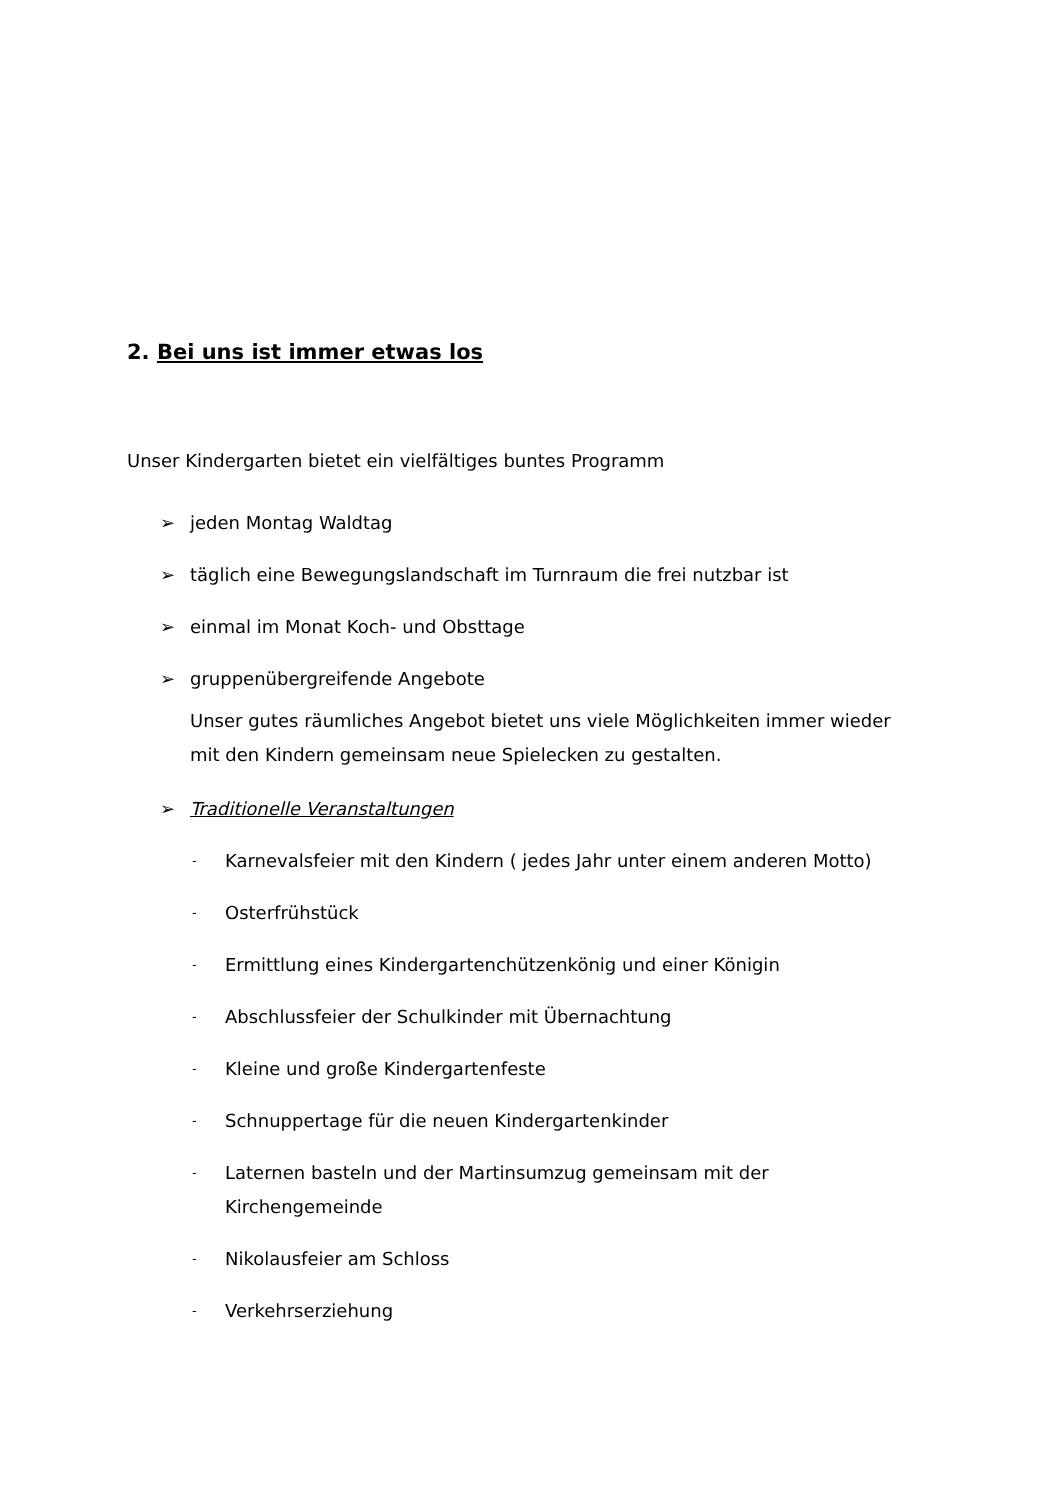2. Bei uns ist immer etwas los
Unser Kindergarten bietet ein vielfältiges buntes Programm
➢ jeden Montag Waldtag
➢ täglich eine Bewegungslandschaft im Turnraum die frei nutzbar ist
➢ einmal im Monat Koch- und Obsttage
➢ gruppenübergreifende Angebote
Unser gutes räumliches Angebot bietet uns viele Möglichkeiten immer wieder mit den Kindern gemeinsam neue Spielecken zu gestalten.
➢ Traditionelle Veranstaltungen
- Karnevalsfeier mit den Kindern ( jedes Jahr unter einem anderen Motto)
- Osterfrühstück
- Ermittlung eines Kindergartenchützenkönig und einer Königin
- Abschlussfeier der Schulkinder mit Übernachtung
- Kleine und große Kindergartenfeste
- Schnuppertage für die neuen Kindergartenkinder
- Laternen basteln und der Martinsumzug gemeinsam mit der Kirchengemeinde
- Nikolausfeier am Schloss
- Verkehrserziehung